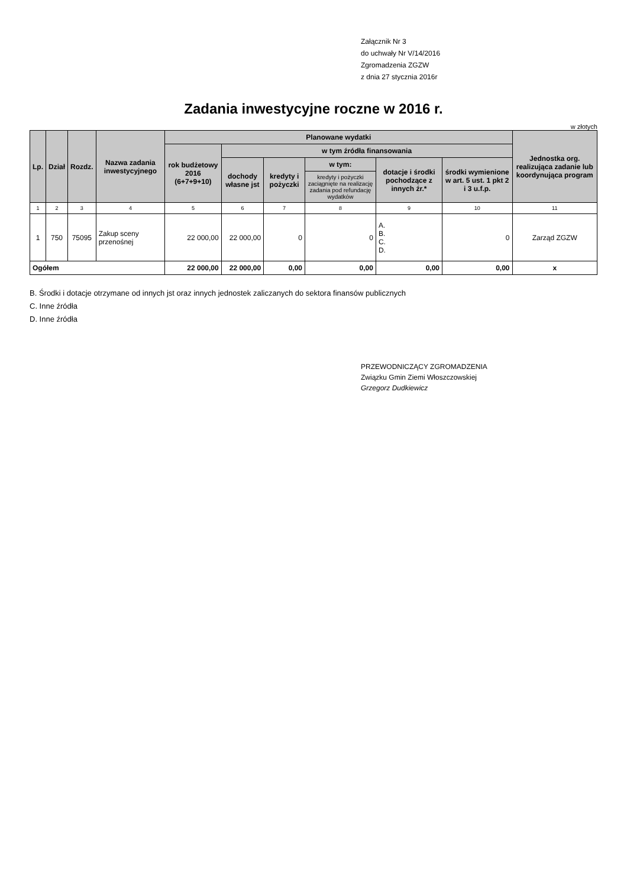Załącznik Nr 3
do uchwały Nr V/14/2016
Zgromadzenia ZGZW
z dnia 27 stycznia 2016r
Zadania inwestycyjne roczne w 2016 r.
w złotych
| Lp. | Dział | Rozdz. | Nazwa zadania inwestycyjnego | Planowane wydatki | | | | | | Jednostka org. realizująca zadanie lub koordynująca program |
| --- | --- | --- | --- | --- | --- | --- | --- | --- | --- | --- |
| | | | | rok budżetowy 2016 (6+7+9+10) | w tym źródła finansowania | | | | | |
| | | | | | dochody własne jst | kredyty i pożyczki | w tym: | dotacje i środki pochodzące z innych źr.* | środki wymienione w art. 5 ust. 1 pkt 2 i 3 u.f.p. | |
| | | | | | | | kredyty i pożyczki zaciągnięte na realizację zadania pod refundację wydatków | | | |
| 1 | 2 | 3 | 4 | 5 | 6 | 7 | 8 | 9 | 10 | 11 |
| 1 | 750 | 75095 | Zakup sceny przenośnej | 22 000,00 | 22 000,00 | 0 | 0 | A. B. C. D. | 0 | Zarząd ZGZW |
| Ogółem | | | | 22 000,00 | 22 000,00 | 0,00 | 0,00 | 0,00 | 0,00 | x |
B. Środki i dotacje otrzymane od innych jst oraz innych jednostek zaliczanych do sektora finansów publicznych
C. Inne źródła
D. Inne źródła
PRZEWODNICZĄCY ZGROMADZENIA
Związku Gmin Ziemi Włoszczowskiej
Grzegorz Dudkiewicz